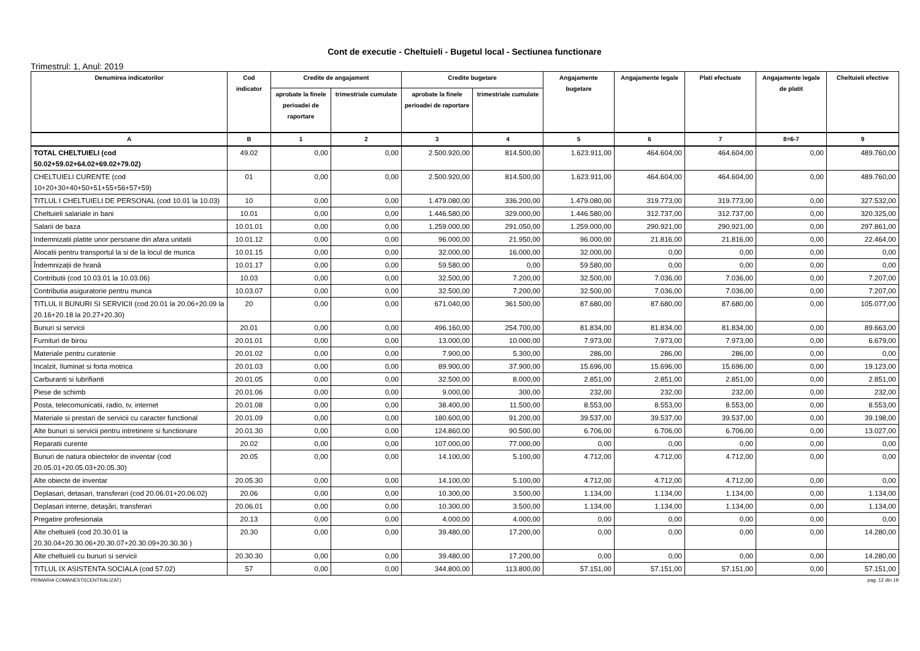Cont de executie - Cheltuieli - Bugetul local - Sectiunea functionare
Trimestrul: 1, Anul: 2019
| Denumirea indicatorilor | Cod indicator | Credite de angajament | | Credite bugetare | | Angajamente bugetare | Angajamente legale | Plati efectuate | Angajamente legale de platit | Cheltuieli efective |
| --- | --- | --- | --- | --- | --- | --- | --- | --- | --- | --- |
| | | aprobate la finele perioadei de raportare | trimestriale cumulate | aprobate la finele perioadei de raportare | trimestriale cumulate | | | | | |
| A | B | 1 | 2 | 3 | 4 | 5 | 6 | 7 | 8=6-7 | 9 |
| TOTAL CHELTUIELI (cod 50.02+59.02+64.02+69.02+79.02) | 49.02 | 0,00 | 0,00 | 2.500.920,00 | 814.500,00 | 1.623.911,00 | 464.604,00 | 464.604,00 | 0,00 | 489.760,00 |
| CHELTUIELI CURENTE (cod 10+20+30+40+50+51+55+56+57+59) | 01 | 0,00 | 0,00 | 2.500.920,00 | 814.500,00 | 1.623.911,00 | 464.604,00 | 464.604,00 | 0,00 | 489.760,00 |
| TITLUL I CHELTUIELI DE PERSONAL (cod 10.01 la 10.03) | 10 | 0,00 | 0,00 | 1.479.080,00 | 336.200,00 | 1.479.080,00 | 319.773,00 | 319.773,00 | 0,00 | 327.532,00 |
| Cheltuieli salariale in bani | 10.01 | 0,00 | 0,00 | 1.446.580,00 | 329.000,00 | 1.446.580,00 | 312.737,00 | 312.737,00 | 0,00 | 320.325,00 |
| Salarii de baza | 10.01.01 | 0,00 | 0,00 | 1.259.000,00 | 291.050,00 | 1.259.000,00 | 290.921,00 | 290.921,00 | 0,00 | 297.861,00 |
| Indemnizatii platite unor persoane din afara unitatii | 10.01.12 | 0,00 | 0,00 | 96.000,00 | 21.950,00 | 96.000,00 | 21.816,00 | 21.816,00 | 0,00 | 22.464,00 |
| Alocatii pentru transportul la si de la locul de munca | 10.01.15 | 0,00 | 0,00 | 32.000,00 | 16.000,00 | 32.000,00 | 0,00 | 0,00 | 0,00 | 0,00 |
| Îndemnizații de hrană | 10.01.17 | 0,00 | 0,00 | 59.580,00 | 0,00 | 59.580,00 | 0,00 | 0,00 | 0,00 | 0,00 |
| Contributii (cod 10.03.01 la 10.03.06) | 10.03 | 0,00 | 0,00 | 32.500,00 | 7.200,00 | 32.500,00 | 7.036,00 | 7.036,00 | 0,00 | 7.207,00 |
| Contributia asiguratorie pentru munca | 10.03.07 | 0,00 | 0,00 | 32.500,00 | 7.200,00 | 32.500,00 | 7.036,00 | 7.036,00 | 0,00 | 7.207,00 |
| TITLUL II BUNURI SI SERVICII (cod 20.01 la 20.06+20.09 la 20.16+20.18 la 20.27+20.30) | 20 | 0,00 | 0,00 | 671.040,00 | 361.500,00 | 87.680,00 | 87.680,00 | 87.680,00 | 0,00 | 105.077,00 |
| Bunuri si servicii | 20.01 | 0,00 | 0,00 | 496.160,00 | 254.700,00 | 81.834,00 | 81.834,00 | 81.834,00 | 0,00 | 89.663,00 |
| Furnituri de birou | 20.01.01 | 0,00 | 0,00 | 13.000,00 | 10.000,00 | 7.973,00 | 7.973,00 | 7.973,00 | 0,00 | 6.679,00 |
| Materiale pentru curatenie | 20.01.02 | 0,00 | 0,00 | 7.900,00 | 5.300,00 | 286,00 | 286,00 | 286,00 | 0,00 | 0,00 |
| Incalzit, Iluminat si forta motrica | 20.01.03 | 0,00 | 0,00 | 89.900,00 | 37.900,00 | 15.696,00 | 15.696,00 | 15.696,00 | 0,00 | 19.123,00 |
| Carburanti si lubrifianti | 20.01.05 | 0,00 | 0,00 | 32.500,00 | 8.000,00 | 2.851,00 | 2.851,00 | 2.851,00 | 0,00 | 2.851,00 |
| Piese de schimb | 20.01.06 | 0,00 | 0,00 | 9.000,00 | 300,00 | 232,00 | 232,00 | 232,00 | 0,00 | 232,00 |
| Posta, telecomunicatii, radio, tv, internet | 20.01.08 | 0,00 | 0,00 | 38.400,00 | 11.500,00 | 8.553,00 | 8.553,00 | 8.553,00 | 0,00 | 8.553,00 |
| Materiale si prestari de servicii cu caracter functional | 20.01.09 | 0,00 | 0,00 | 180.600,00 | 91.200,00 | 39.537,00 | 39.537,00 | 39.537,00 | 0,00 | 39.198,00 |
| Alte bunuri si servicii pentru intretinere si functionare | 20.01.30 | 0,00 | 0,00 | 124.860,00 | 90.500,00 | 6.706,00 | 6.706,00 | 6.706,00 | 0,00 | 13.027,00 |
| Reparatii curente | 20.02 | 0,00 | 0,00 | 107.000,00 | 77.000,00 | 0,00 | 0,00 | 0,00 | 0,00 | 0,00 |
| Bunuri de natura obiectelor de inventar (cod 20.05.01+20.05.03+20.05.30) | 20.05 | 0,00 | 0,00 | 14.100,00 | 5.100,00 | 4.712,00 | 4.712,00 | 4.712,00 | 0,00 | 0,00 |
| Alte obiecte de inventar | 20.05.30 | 0,00 | 0,00 | 14.100,00 | 5.100,00 | 4.712,00 | 4.712,00 | 4.712,00 | 0,00 | 0,00 |
| Deplasari, detasari, transferari (cod 20.06.01+20.06.02) | 20.06 | 0,00 | 0,00 | 10.300,00 | 3.500,00 | 1.134,00 | 1.134,00 | 1.134,00 | 0,00 | 1.134,00 |
| Deplasari interne, detaşări, transferari | 20.06.01 | 0,00 | 0,00 | 10.300,00 | 3.500,00 | 1.134,00 | 1.134,00 | 1.134,00 | 0,00 | 1.134,00 |
| Pregatire profesionala | 20.13 | 0,00 | 0,00 | 4.000,00 | 4.000,00 | 0,00 | 0,00 | 0,00 | 0,00 | 0,00 |
| Alte cheltuieli (cod 20.30.01 la 20.30.04+20.30.06+20.30.07+20.30.09+20.30.30 ) | 20.30 | 0,00 | 0,00 | 39.480,00 | 17.200,00 | 0,00 | 0,00 | 0,00 | 0,00 | 14.280,00 |
| Alte cheltuieli cu bunuri si servicii | 20.30.30 | 0,00 | 0,00 | 39.480,00 | 17.200,00 | 0,00 | 0,00 | 0,00 | 0,00 | 14.280,00 |
| TITLUL IX ASISTENTA SOCIALA (cod 57.02) | 57 | 0,00 | 0,00 | 344.800,00 | 113.800,00 | 57.151,00 | 57.151,00 | 57.151,00 | 0,00 | 57.151,00 |
PRIMARIA COMANESTI(CENTRALIZAT) pag. 12 din 19